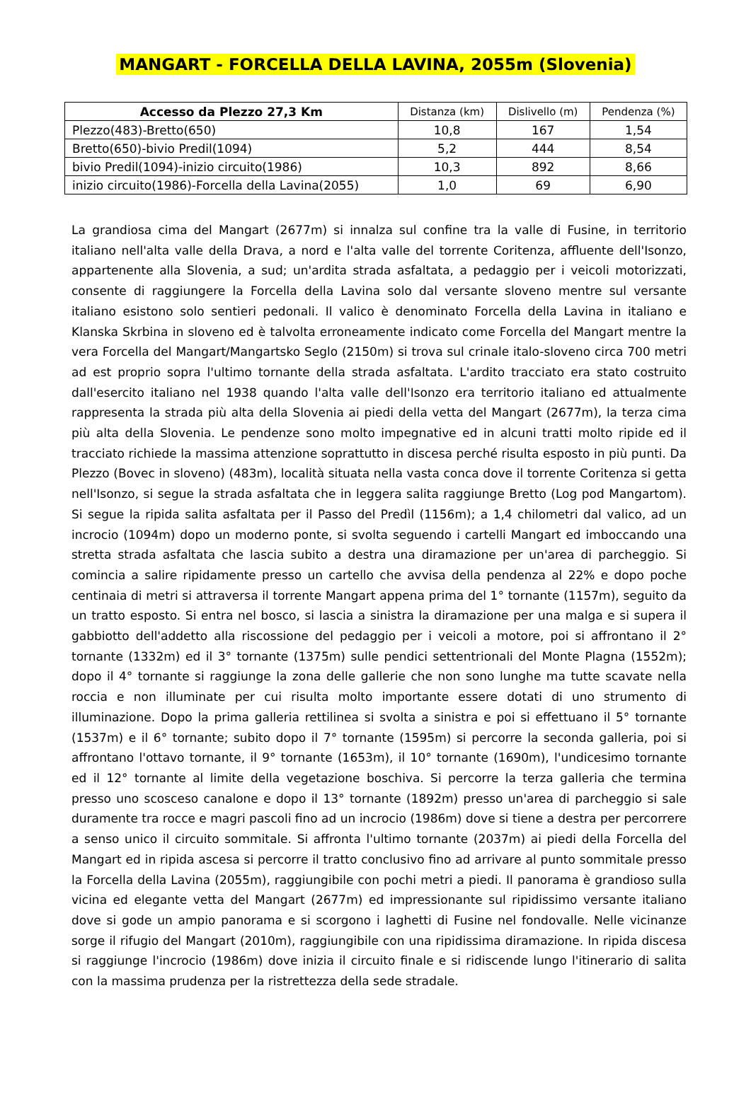MANGART - FORCELLA DELLA LAVINA, 2055m (Slovenia)
| Accesso da Plezzo 27,3 Km | Distanza (km) | Dislivello (m) | Pendenza (%) |
| --- | --- | --- | --- |
| Plezzo(483)-Bretto(650) | 10,8 | 167 | 1,54 |
| Bretto(650)-bivio Predil(1094) | 5,2 | 444 | 8,54 |
| bivio Predil(1094)-inizio circuito(1986) | 10,3 | 892 | 8,66 |
| inizio circuito(1986)-Forcella della Lavina(2055) | 1,0 | 69 | 6,90 |
La grandiosa cima del Mangart (2677m) si innalza sul confine tra la valle di Fusine, in territorio italiano nell'alta valle della Drava, a nord e l'alta valle del torrente Coritenza, affluente dell'Isonzo, appartenente alla Slovenia, a sud; un'ardita strada asfaltata, a pedaggio per i veicoli motorizzati, consente di raggiungere la Forcella della Lavina solo dal versante sloveno mentre sul versante italiano esistono solo sentieri pedonali. Il valico è denominato Forcella della Lavina in italiano e Klanska Skrbina in sloveno ed è talvolta erroneamente indicato come Forcella del Mangart mentre la vera Forcella del Mangart/Mangartsko Seglo (2150m) si trova sul crinale italo-sloveno circa 700 metri ad est proprio sopra l'ultimo tornante della strada asfaltata. L'ardito tracciato era stato costruito dall'esercito italiano nel 1938 quando l'alta valle dell'Isonzo era territorio italiano ed attualmente rappresenta la strada più alta della Slovenia ai piedi della vetta del Mangart (2677m), la terza cima più alta della Slovenia. Le pendenze sono molto impegnative ed in alcuni tratti molto ripide ed il tracciato richiede la massima attenzione soprattutto in discesa perché risulta esposto in più punti. Da Plezzo (Bovec in sloveno) (483m), località situata nella vasta conca dove il torrente Coritenza si getta nell'Isonzo, si segue la strada asfaltata che in leggera salita raggiunge Bretto (Log pod Mangartom). Si segue la ripida salita asfaltata per il Passo del Predìl (1156m); a 1,4 chilometri dal valico, ad un incrocio (1094m) dopo un moderno ponte, si svolta seguendo i cartelli Mangart ed imboccando una stretta strada asfaltata che lascia subito a destra una diramazione per un'area di parcheggio. Si comincia a salire ripidamente presso un cartello che avvisa della pendenza al 22% e dopo poche centinaia di metri si attraversa il torrente Mangart appena prima del 1° tornante (1157m), seguito da un tratto esposto. Si entra nel bosco, si lascia a sinistra la diramazione per una malga e si supera il gabbiotto dell'addetto alla riscossione del pedaggio per i veicoli a motore, poi si affrontano il 2° tornante (1332m) ed il 3° tornante (1375m) sulle pendici settentrionali del Monte Plagna (1552m); dopo il 4° tornante si raggiunge la zona delle gallerie che non sono lunghe ma tutte scavate nella roccia e non illuminate per cui risulta molto importante essere dotati di uno strumento di illuminazione. Dopo la prima galleria rettilinea si svolta a sinistra e poi si effettuano il 5° tornante (1537m) e il 6° tornante; subito dopo il 7° tornante (1595m) si percorre la seconda galleria, poi si affrontano l'ottavo tornante, il 9° tornante (1653m), il 10° tornante (1690m), l'undicesimo tornante ed il 12° tornante al limite della vegetazione boschiva. Si percorre la terza galleria che termina presso uno scosceso canalone e dopo il 13° tornante (1892m) presso un'area di parcheggio si sale duramente tra rocce e magri pascoli fino ad un incrocio (1986m) dove si tiene a destra per percorrere a senso unico il circuito sommitale. Si affronta l'ultimo tornante (2037m) ai piedi della Forcella del Mangart ed in ripida ascesa si percorre il tratto conclusivo fino ad arrivare al punto sommitale presso la Forcella della Lavina (2055m), raggiungibile con pochi metri a piedi. Il panorama è grandioso sulla vicina ed elegante vetta del Mangart (2677m) ed impressionante sul ripidissimo versante italiano dove si gode un ampio panorama e si scorgono i laghetti di Fusine nel fondovalle. Nelle vicinanze sorge il rifugio del Mangart (2010m), raggiungibile con una ripidissima diramazione. In ripida discesa si raggiunge l'incrocio (1986m) dove inizia il circuito finale e si ridiscende lungo l'itinerario di salita con la massima prudenza per la ristrettezza della sede stradale.